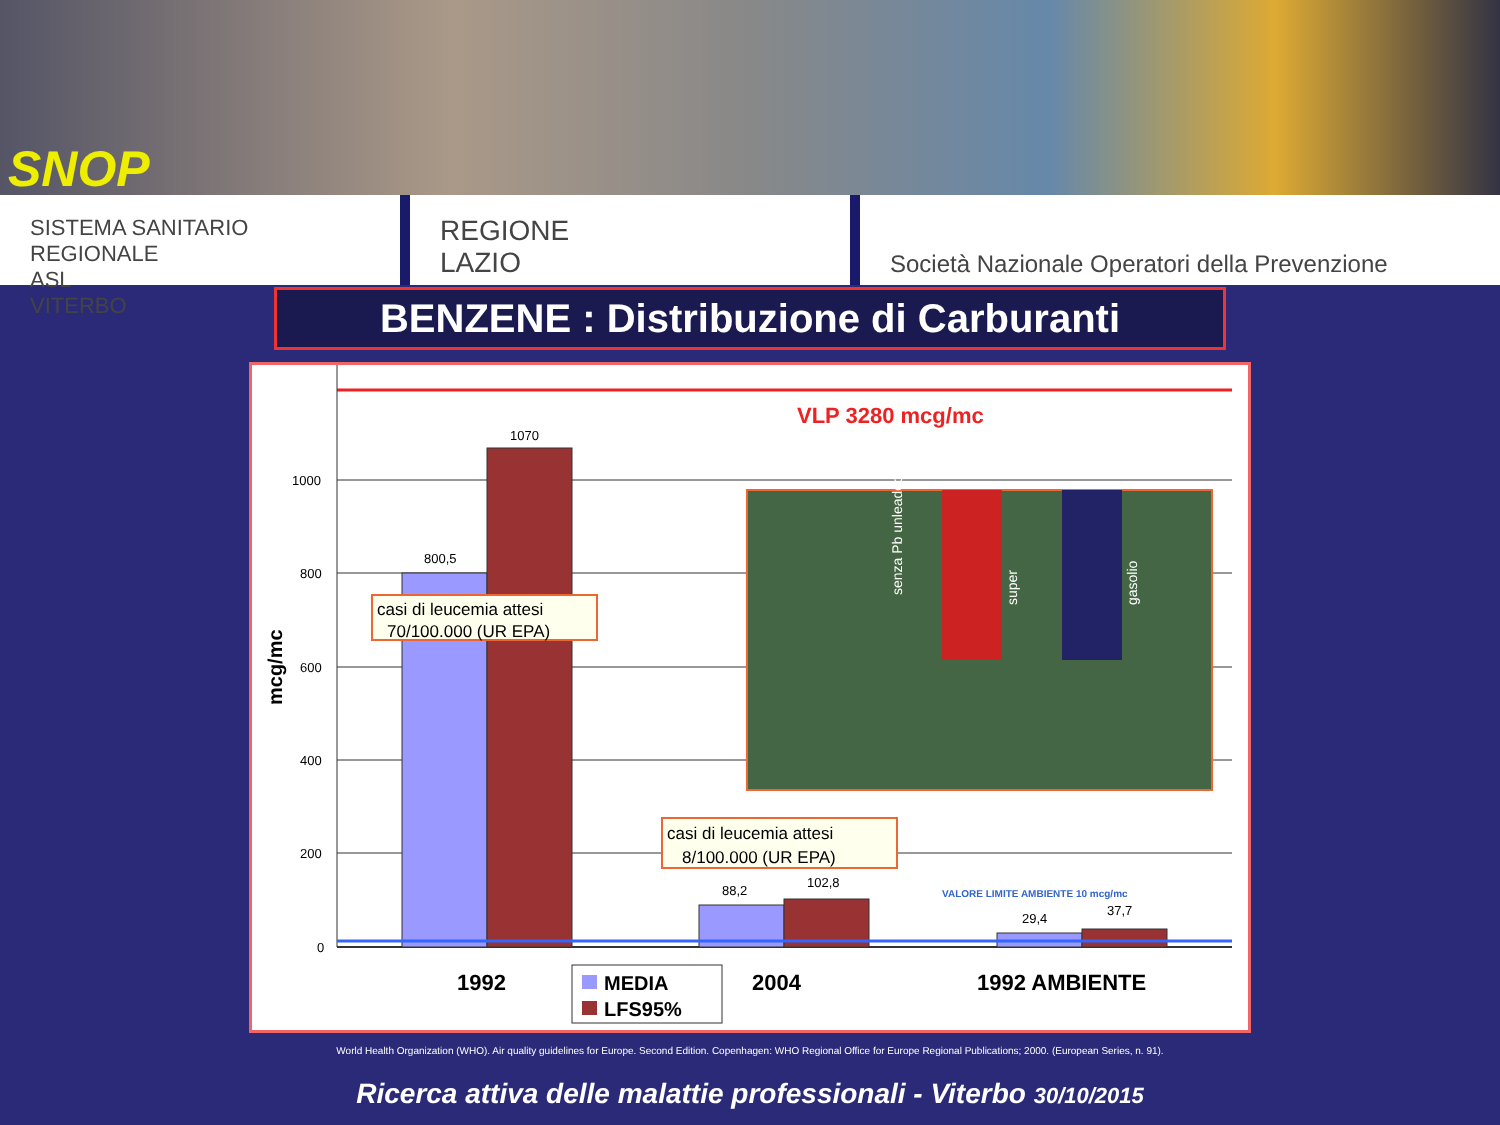SNOP
SISTEMA SANITARIO REGIONALE
ASL
VITERBO
REGIONE
LAZIO
Società Nazionale Operatori della Prevenzione
BENZENE : Distribuzione di Carburanti
VLP 3280 mcg/mc
1000
800
600
400
200
0
mcg/mc
800,5
1070
88,2
102,8
29,4
37,7
VALORE LIMITE AMBIENTE 10 mcg/mc
casi di leucemia attesi
70/100.000 (UR EPA)
casi di leucemia attesi
8/100.000 (UR EPA)
senza Pb unleaded
super
gasolio
1992
2004
1992 AMBIENTE
MEDIA
LFS95%
World Health Organization (WHO). Air quality guidelines for Europe. Second Edition. Copenhagen: WHO Regional Office for Europe Regional Publications; 2000. (European Series, n. 91).
Ricerca attiva delle malattie professionali - Viterbo 30/10/2015